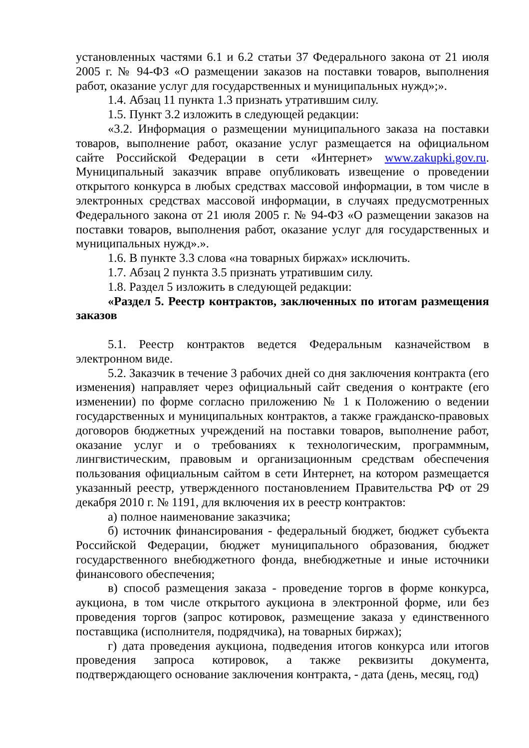установленных частями 6.1 и 6.2 статьи 37 Федерального закона от 21 июля 2005 г. № 94-ФЗ «О размещении заказов на поставки товаров, выполнения работ, оказание услуг для государственных и муниципальных нужд»;».
1.4. Абзац 11 пункта 1.3 признать утратившим силу.
1.5. Пункт 3.2 изложить в следующей редакции:
«3.2. Информация о размещении муниципального заказа на поставки товаров, выполнение работ, оказание услуг размещается на официальном сайте Российской Федерации в сети «Интернет» www.zakupki.gov.ru. Муниципальный заказчик вправе опубликовать извещение о проведении открытого конкурса в любых средствах массовой информации, в том числе в электронных средствах массовой информации, в случаях предусмотренных Федерального закона от 21 июля 2005 г. № 94-ФЗ «О размещении заказов на поставки товаров, выполнения работ, оказание услуг для государственных и муниципальных нужд».».
1.6. В пункте 3.3 слова «на товарных биржах» исключить.
1.7. Абзац 2 пункта 3.5 признать утратившим силу.
1.8. Раздел 5 изложить в следующей редакции:
«Раздел 5. Реестр контрактов, заключенных по итогам размещения заказов
5.1. Реестр контрактов ведется Федеральным казначейством в электронном виде.
5.2. Заказчик в течение 3 рабочих дней со дня заключения контракта (его изменения) направляет через официальный сайт сведения о контракте (его изменении) по форме согласно приложению № 1 к Положению о ведении государственных и муниципальных контрактов, а также гражданско-правовых договоров бюджетных учреждений на поставки товаров, выполнение работ, оказание услуг и о требованиях к технологическим, программным, лингвистическим, правовым и организационным средствам обеспечения пользования официальным сайтом в сети Интернет, на котором размещается указанный реестр, утвержденного постановлением Правительства РФ от 29 декабря 2010 г. № 1191, для включения их в реестр контрактов:
а) полное наименование заказчика;
б) источник финансирования - федеральный бюджет, бюджет субъекта Российской Федерации, бюджет муниципального образования, бюджет государственного внебюджетного фонда, внебюджетные и иные источники финансового обеспечения;
в) способ размещения заказа - проведение торгов в форме конкурса, аукциона, в том числе открытого аукциона в электронной форме, или без проведения торгов (запрос котировок, размещение заказа у единственного поставщика (исполнителя, подрядчика), на товарных биржах);
г) дата проведения аукциона, подведения итогов конкурса или итогов проведения запроса котировок, а также реквизиты документа, подтверждающего основание заключения контракта, - дата (день, месяц, год)